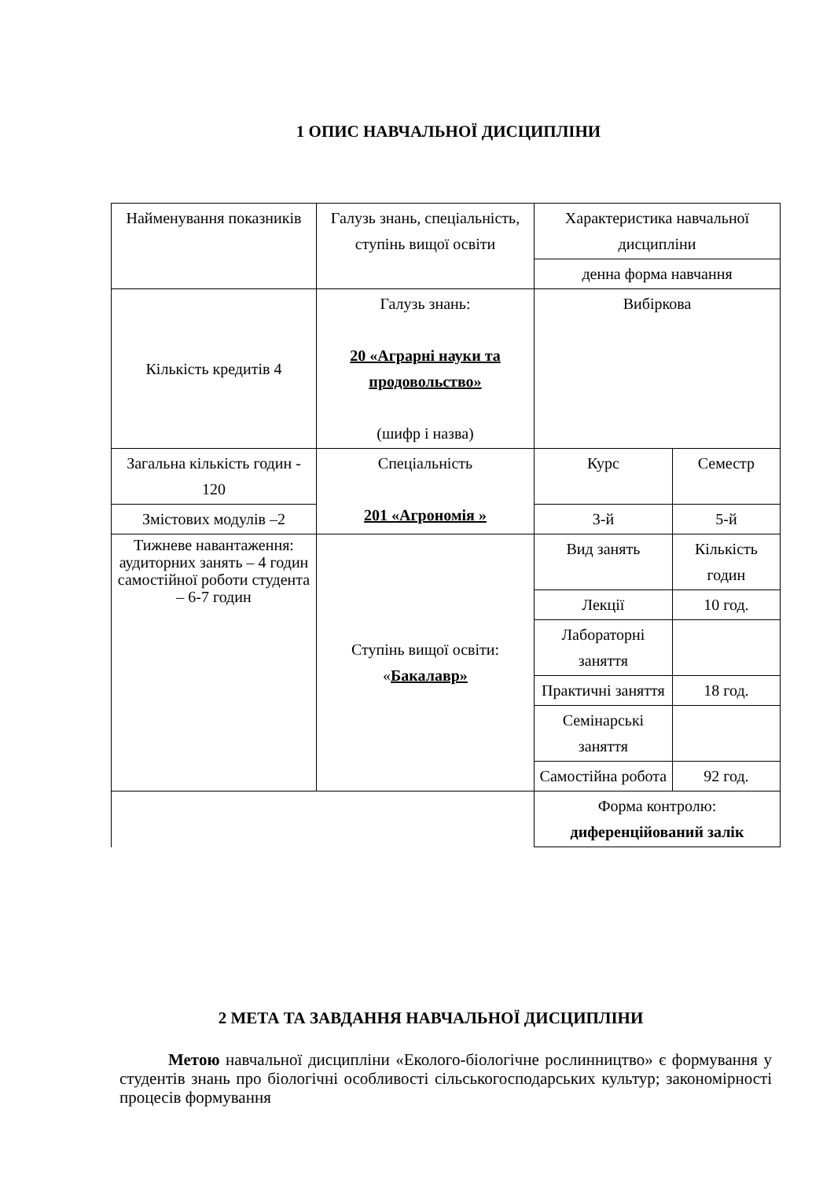1 ОПИС НАВЧАЛЬНОЇ ДИСЦИПЛІНИ
| Найменування показників | Галузь знань, спеціальність, ступінь вищої освіти | Характеристика навчальної дисципліни | |
| | | денна форма навчання | |
| Кількість кредитів 4 | Галузь знань: 20 «Аграрні науки та продовольство» (шифр і назва) | Вибіркова | |
| Загальна кількість годин - 120 | Спеціальність 201 «Агрономія » | Курс | Семестр |
| Змістових модулів –2 | | 3-й | 5-й |
| Тижневе навантаження: аудиторних занять – 4 годин самостійної роботи студента – 6-7 годин | Ступінь вищої освіти: « Бакалавр» | Вид занять | Кількість годин |
| | | Лекції | 10 год. |
| | | Лабораторні заняття | |
| | | Практичні заняття | 18 год. |
| | | Семінарські заняття | |
| | | Самостійна робота | 92 год. |
| | | Форма контролю: диференційований залік | |
2 МЕТА ТА ЗАВДАННЯ НАВЧАЛЬНОЇ ДИСЦИПЛІНИ
Метою навчальної дисципліни «Еколого-біологічне рослинництво» є формування у студентів знань про біологічні особливості сільськогосподарських культур; закономірності процесів формування